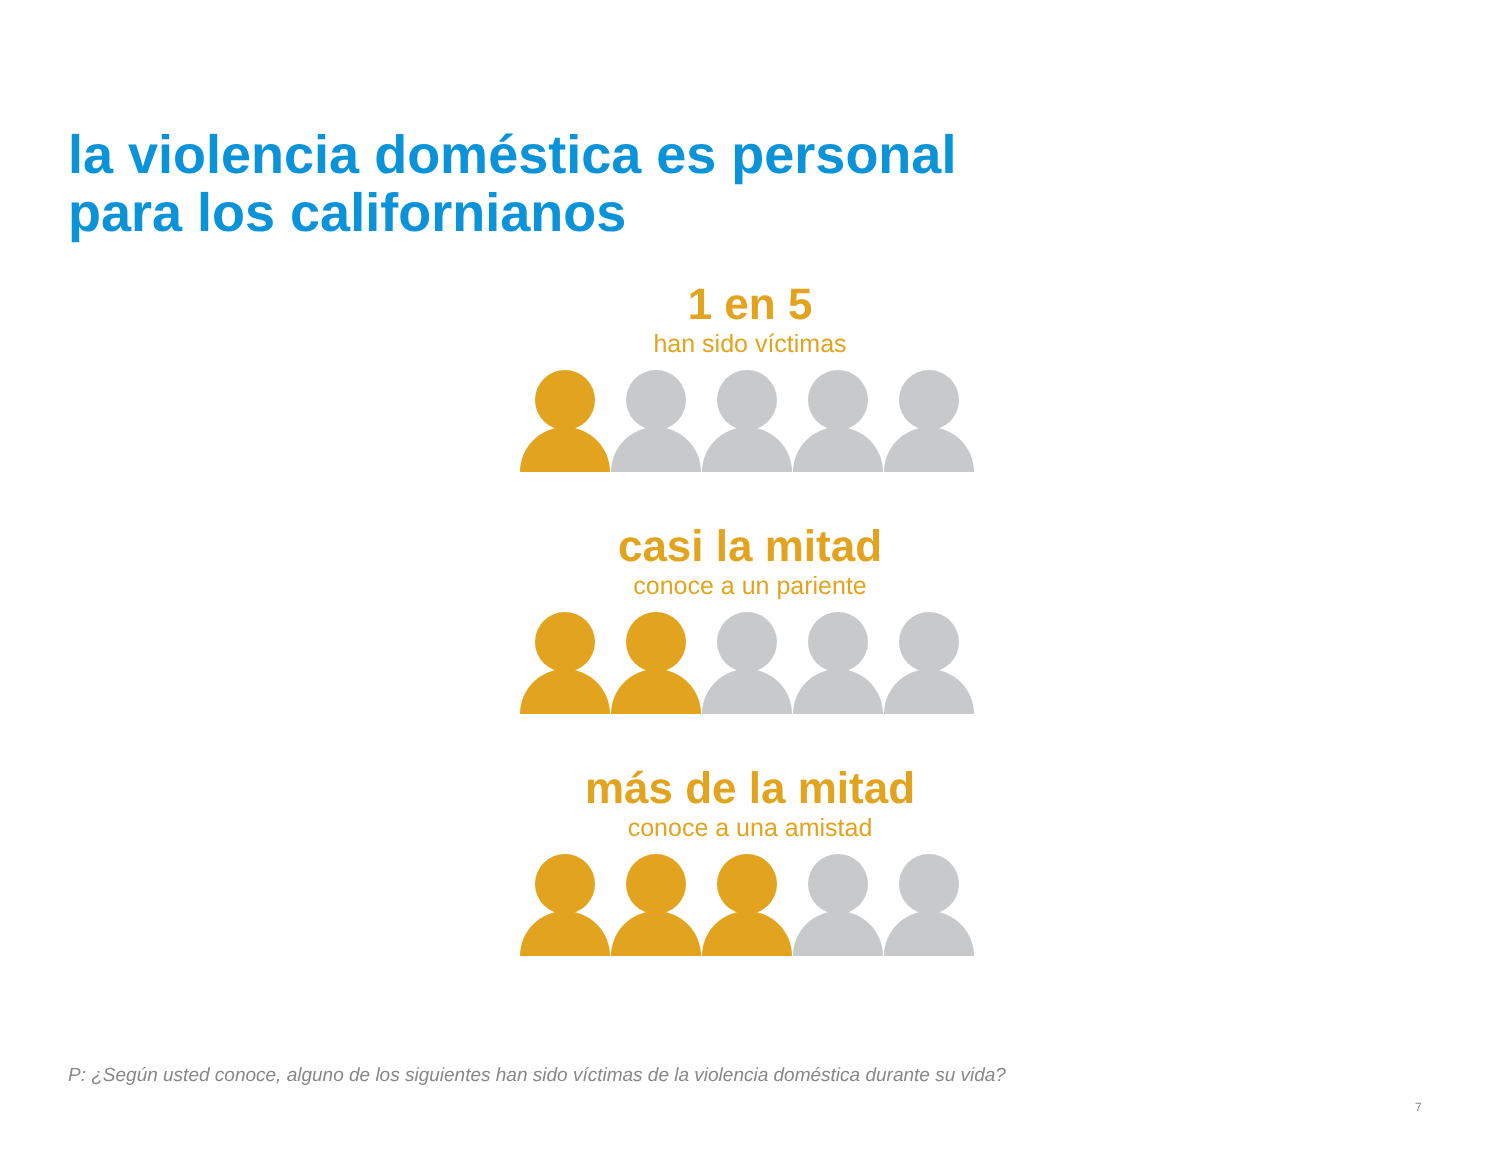la violencia doméstica es personal
para los californianos
1 en 5
han sido víctimas
casi la mitad
conoce a un pariente
más de la mitad
conoce a una amistad
P: ¿Según usted conoce, alguno de los siguientes han sido víctimas de la violencia doméstica durante su vida?
7